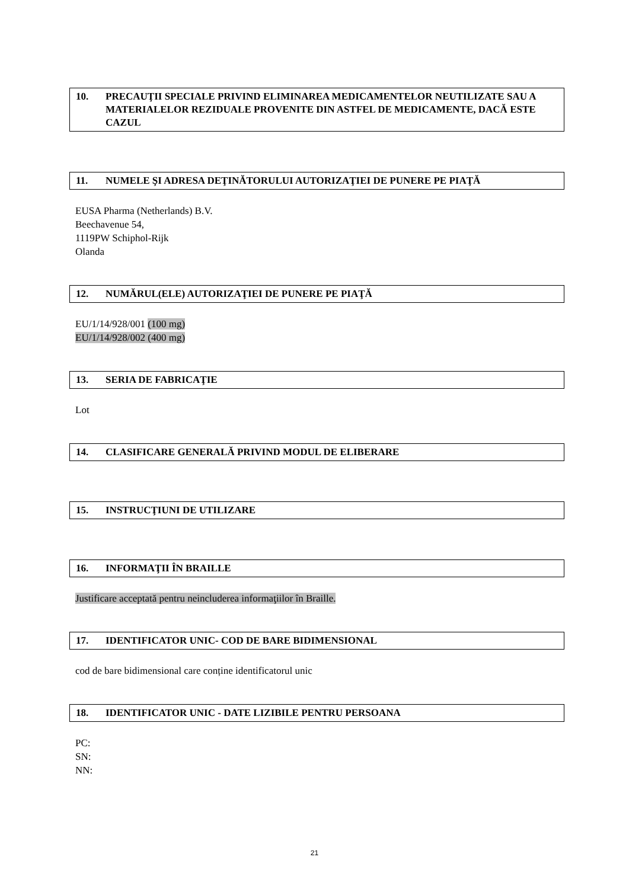10. PRECAUŢII SPECIALE PRIVIND ELIMINAREA MEDICAMENTELOR NEUTILIZATE SAU A MATERIALELOR REZIDUALE PROVENITE DIN ASTFEL DE MEDICAMENTE, DACĂ ESTE CAZUL
11. NUMELE ŞI ADRESA DEŢINĂTORULUI AUTORIZAŢIEI DE PUNERE PE PIAŢĂ
EUSA Pharma (Netherlands) B.V.
Beechavenue 54,
1119PW Schiphol-Rijk
Olanda
12. NUMĂRUL(ELE) AUTORIZAŢIEI DE PUNERE PE PIAŢĂ
EU/1/14/928/001 (100 mg)
EU/1/14/928/002 (400 mg)
13. SERIA DE FABRICAŢIE
Lot
14. CLASIFICARE GENERALĂ PRIVIND MODUL DE ELIBERARE
15. INSTRUCŢIUNI DE UTILIZARE
16. INFORMAŢII ÎN BRAILLE
Justificare acceptată pentru neincluderea informaţiilor în Braille.
17. IDENTIFICATOR UNIC- COD DE BARE BIDIMENSIONAL
cod de bare bidimensional care conține identificatorul unic
18. IDENTIFICATOR UNIC - DATE LIZIBILE PENTRU PERSOANA
PC:
SN:
NN:
21